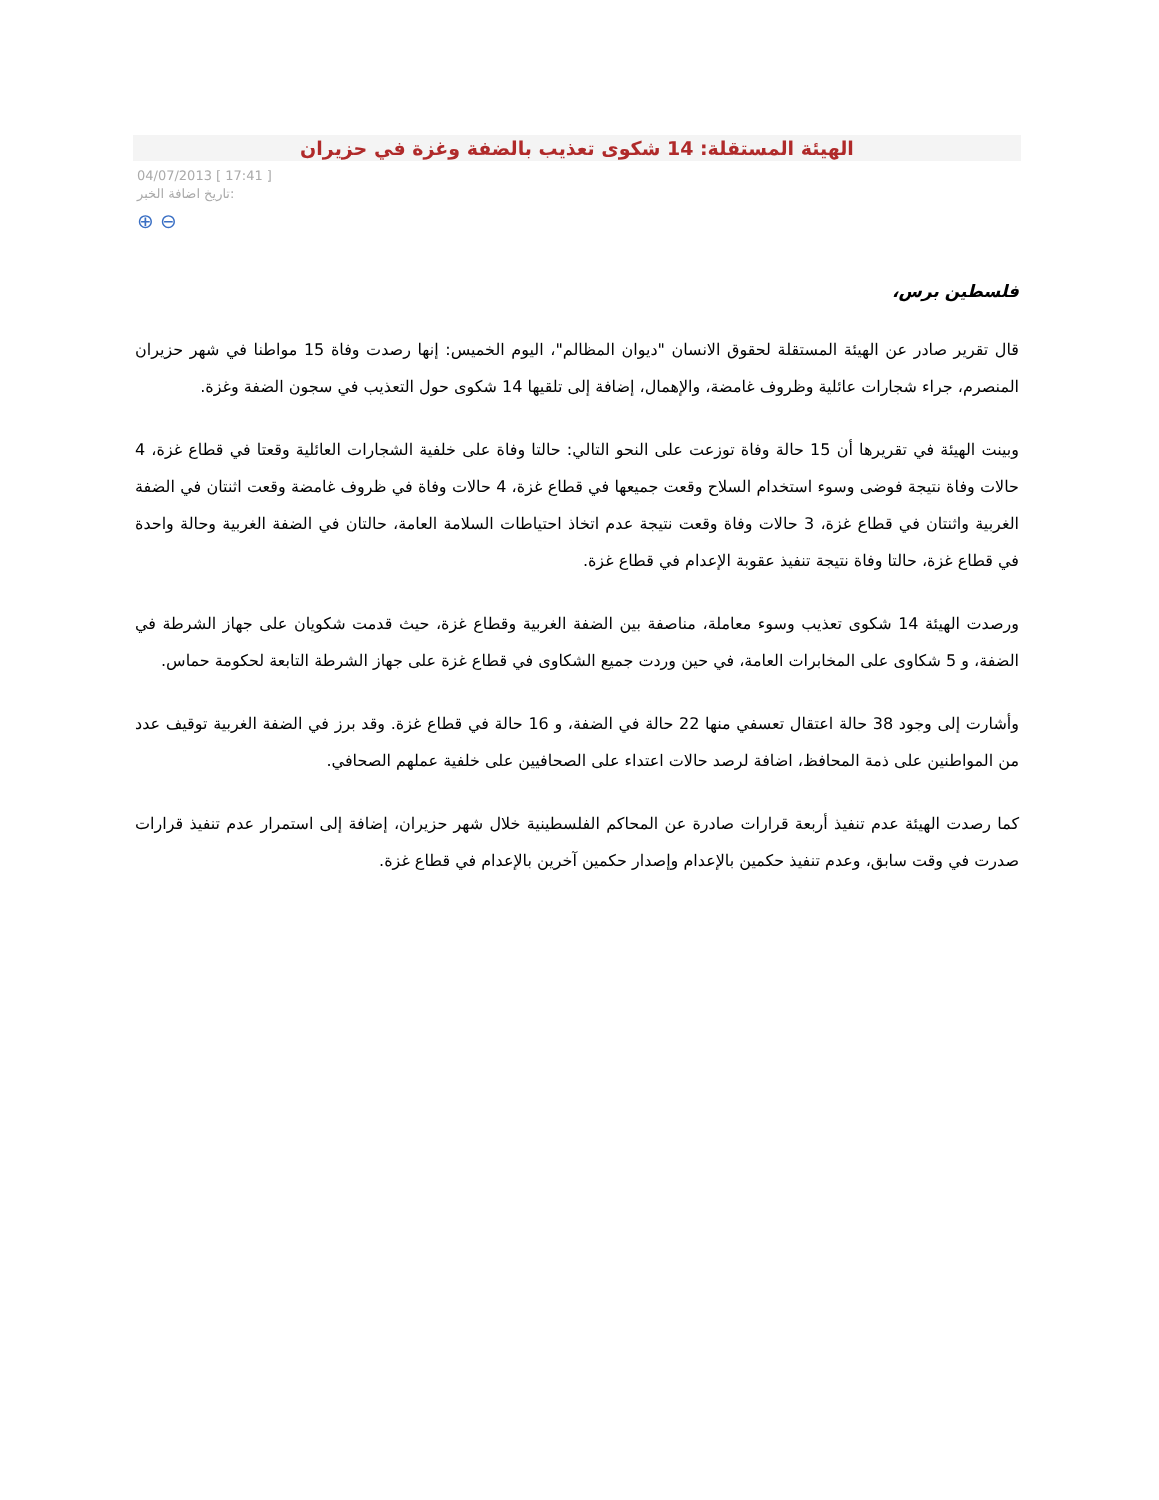الهيئة المستقلة: 14 شكوى تعذيب بالضفة وغزة في حزيران
04/07/2013 [ 17:41 ]
تاريخ اضافة الخبر:
⊕ ⊖
فلسطين برس،
قال تقرير صادر عن الهيئة المستقلة لحقوق الانسان "ديوان المظالم"، اليوم الخميس: إنها رصدت وفاة 15 مواطنا في شهر حزيران المنصرم، جراء شجارات عائلية وظروف غامضة، والإهمال، إضافة إلى تلقيها 14 شكوى حول التعذيب في سجون الضفة وغزة.
وبينت الهيئة في تقريرها أن 15 حالة وفاة توزعت على النحو التالي: حالتا وفاة على خلفية الشجارات العائلية وقعتا في قطاع غزة، 4 حالات وفاة نتيجة فوضى وسوء استخدام السلاح وقعت جميعها في قطاع غزة، 4 حالات وفاة في ظروف غامضة وقعت اثنتان في الضفة الغربية واثنتان في قطاع غزة، 3 حالات وفاة وقعت نتيجة عدم اتخاذ احتياطات السلامة العامة، حالتان في الضفة الغربية وحالة واحدة في قطاع غزة، حالتا وفاة نتيجة تنفيذ عقوبة الإعدام في قطاع غزة.
ورصدت الهيئة 14 شكوى تعذيب وسوء معاملة، مناصفة بين الضفة الغربية وقطاع غزة، حيث قدمت شكويان على جهاز الشرطة في الضفة، و 5 شكاوى على المخابرات العامة، في حين وردت جميع الشكاوى في قطاع غزة على جهاز الشرطة التابعة لحكومة حماس.
وأشارت إلى وجود 38 حالة اعتقال تعسفي منها 22 حالة في الضفة، و 16 حالة في قطاع غزة. وقد برز في الضفة الغربية توقيف عدد من المواطنين على ذمة المحافظ، اضافة لرصد حالات اعتداء على الصحافيين على خلفية عملهم الصحافي.
كما رصدت الهيئة عدم تنفيذ أربعة قرارات صادرة عن المحاكم الفلسطينية خلال شهر حزيران، إضافة إلى استمرار عدم تنفيذ قرارات صدرت في وقت سابق، وعدم تنفيذ حكمين بالإعدام وإصدار حكمين آخرين بالإعدام في قطاع غزة.